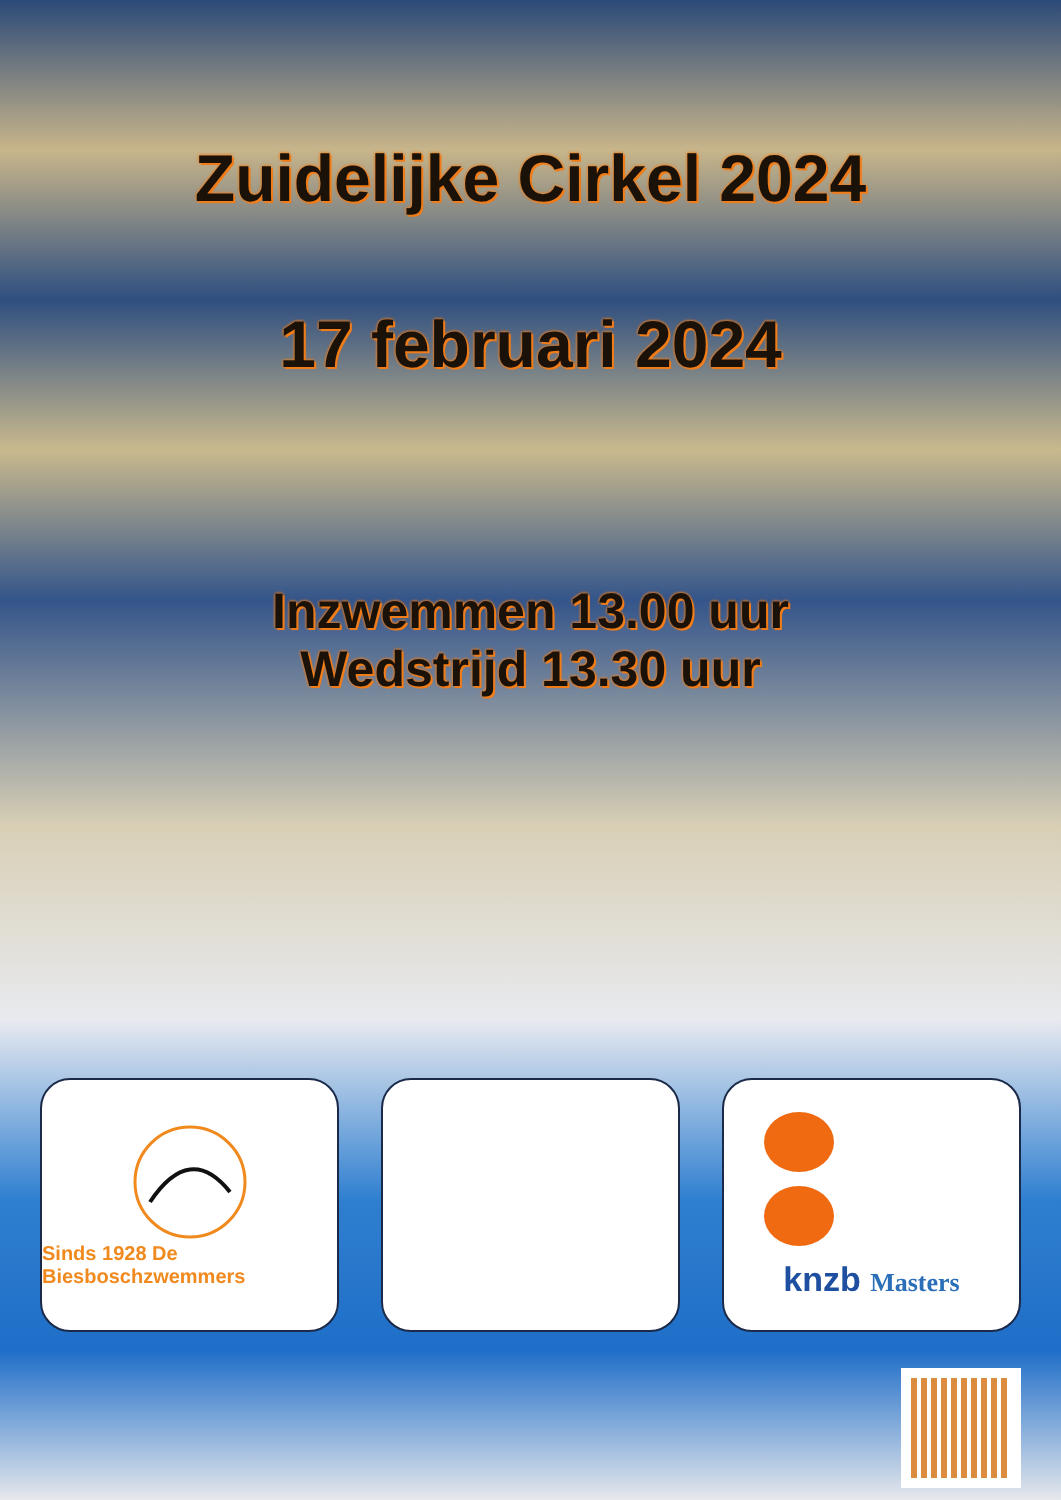Zuidelijke Cirkel 2024
17 februari 2024
Inzwemmen 13.00 uur
Wedstrijd 13.30 uur
Sinds 1928 De Biesboschzwemmers
knzb Masters